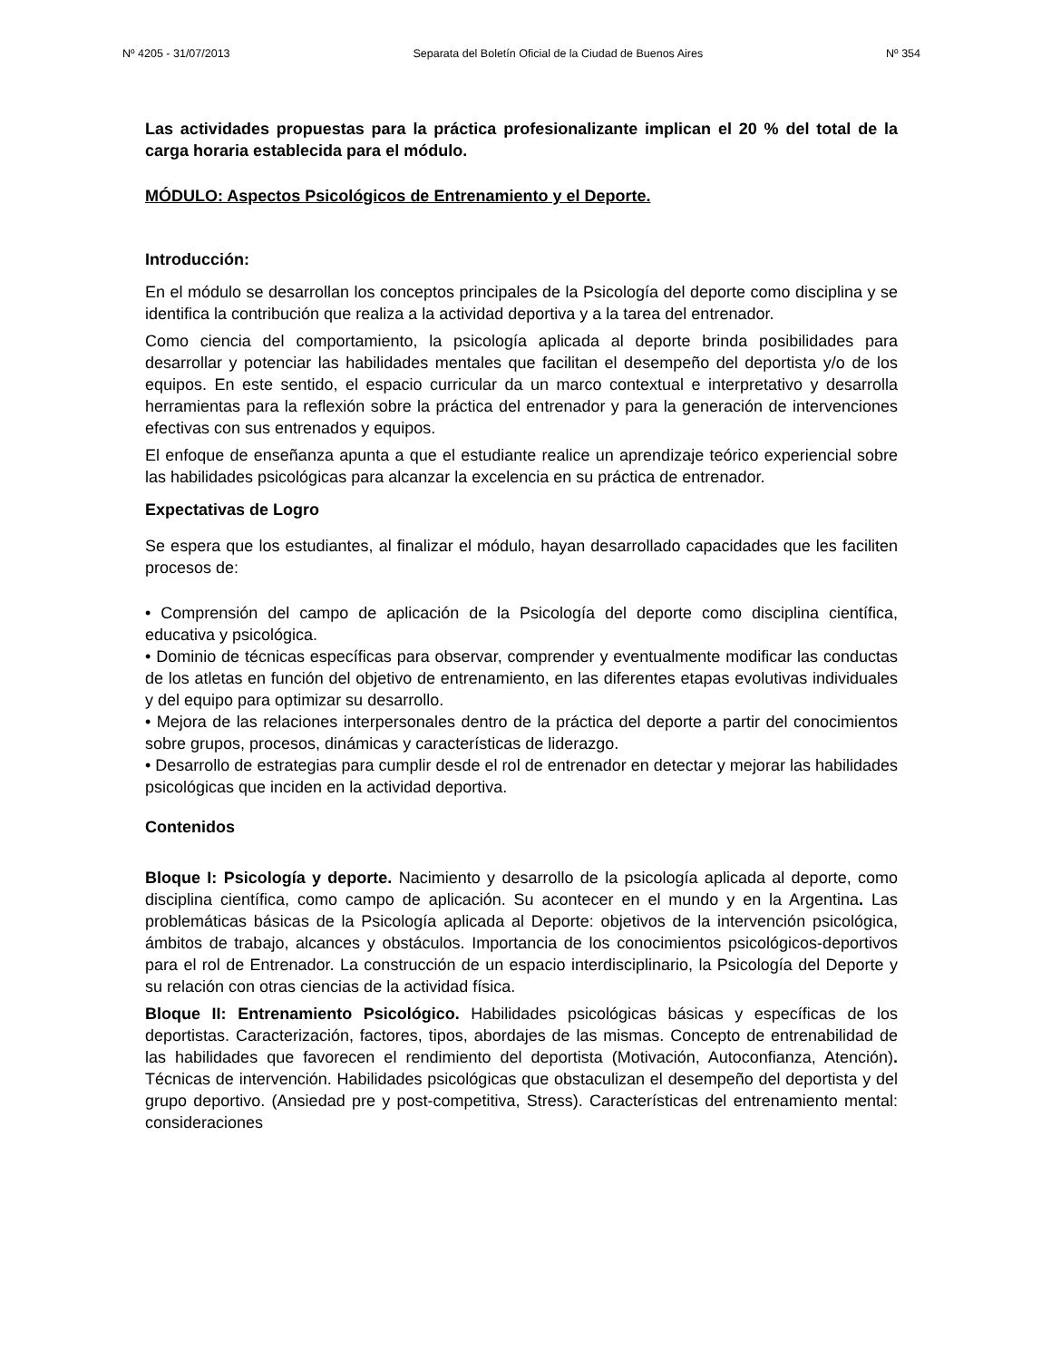Nº 4205 - 31/07/2013 Separata del Boletín Oficial de la Ciudad de Buenos Aires Nº 354
Las actividades propuestas para la práctica profesionalizante implican el 20 % del total de la carga horaria establecida para el módulo.
MÓDULO: Aspectos Psicológicos de Entrenamiento y el Deporte.
Introducción:
En el módulo se desarrollan los conceptos principales de la Psicología del deporte como disciplina y se identifica la contribución que realiza a la actividad deportiva y a la tarea del entrenador.
Como ciencia del comportamiento, la psicología aplicada al deporte brinda posibilidades para desarrollar y potenciar las habilidades mentales que facilitan el desempeño del deportista y/o de los equipos. En este sentido, el espacio curricular da un marco contextual e interpretativo y desarrolla herramientas para la reflexión sobre la práctica del entrenador y para la generación de intervenciones efectivas con sus entrenados y equipos.
El enfoque de enseñanza apunta a que el estudiante realice un aprendizaje teórico experiencial sobre las habilidades psicológicas para alcanzar la excelencia en su práctica de entrenador.
Expectativas de Logro
Se espera que los estudiantes, al finalizar el módulo, hayan desarrollado capacidades que les faciliten procesos de:
• Comprensión del campo de aplicación de la Psicología del deporte como disciplina científica, educativa y psicológica.
• Dominio de técnicas específicas para observar, comprender y eventualmente modificar las conductas de los atletas en función del objetivo de entrenamiento, en las diferentes etapas evolutivas individuales y del equipo para optimizar su desarrollo.
• Mejora de las relaciones interpersonales dentro de la práctica del deporte a partir del conocimientos sobre grupos, procesos, dinámicas y características de liderazgo.
• Desarrollo de estrategias para cumplir desde el rol de entrenador en detectar y mejorar las habilidades psicológicas que inciden en la actividad deportiva.
Contenidos
Bloque I: Psicología y deporte. Nacimiento y desarrollo de la psicología aplicada al deporte, como disciplina científica, como campo de aplicación. Su acontecer en el mundo y en la Argentina. Las problemáticas básicas de la Psicología aplicada al Deporte: objetivos de la intervención psicológica, ámbitos de trabajo, alcances y obstáculos. Importancia de los conocimientos psicológicos-deportivos para el rol de Entrenador. La construcción de un espacio interdisciplinario, la Psicología del Deporte y su relación con otras ciencias de la actividad física.
Bloque II: Entrenamiento Psicológico. Habilidades psicológicas básicas y específicas de los deportistas. Caracterización, factores, tipos, abordajes de las mismas. Concepto de entrenabilidad de las habilidades que favorecen el rendimiento del deportista (Motivación, Autoconfianza, Atención). Técnicas de intervención. Habilidades psicológicas que obstaculizan el desempeño del deportista y del grupo deportivo. (Ansiedad pre y post-competitiva, Stress). Características del entrenamiento mental: consideraciones